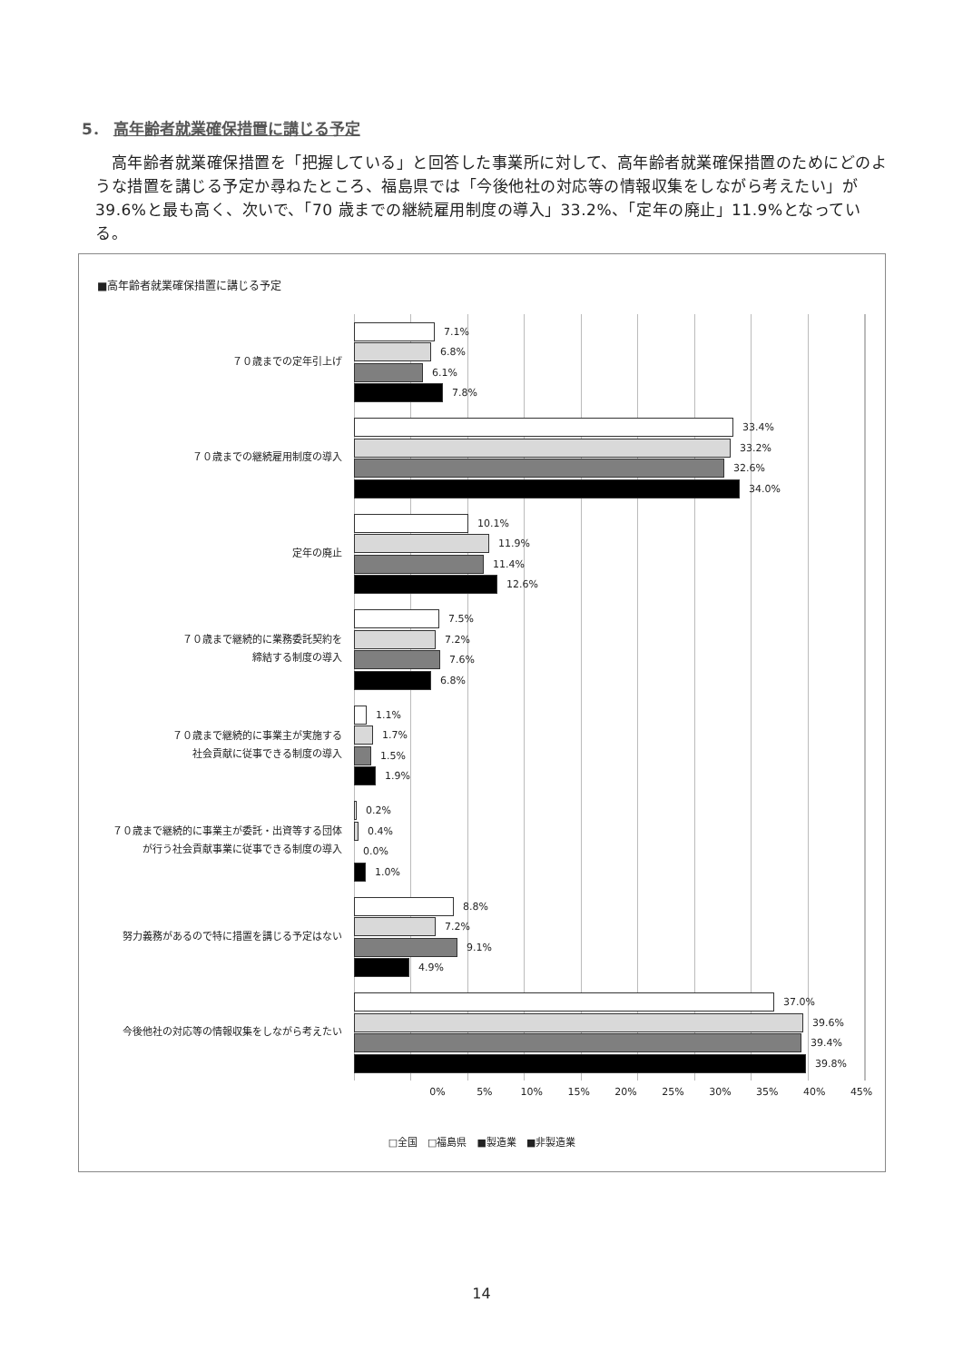5． 高年齢者就業確保措置に講じる予定
　高年齢者就業確保措置を「把握している」と回答した事業所に対して、高年齢者就業確保措置のためにどのような措置を講じる予定か尋ねたところ、福島県では「今後他社の対応等の情報収集をしながら考えたい」が 39.6%と最も高く、次いで、「70 歳までの継続雇用制度の導入」33.2%、「定年の廃止」11.9%となっている。
■高年齢者就業確保措置に講じる予定
７０歳までの定年引上げ
7.1%
6.8%
6.1%
7.8%
７０歳までの継続雇用制度の導入
33.4%
33.2%
32.6%
34.0%
定年の廃止
10.1%
11.9%
11.4%
12.6%
７０歳まで継続的に業務委託契約を
締結する制度の導入
7.5%
7.2%
7.6%
6.8%
７０歳まで継続的に事業主が実施する
社会貢献に従事できる制度の導入
1.1%
1.7%
1.5%
1.9%
７０歳まで継続的に事業主が委託・出資等する団体
が行う社会貢献事業に従事できる制度の導入
0.2%
0.4%
0.0%
1.0%
努力義務があるので特に措置を講じる予定はない
8.8%
7.2%
9.1%
4.9%
今後他社の対応等の情報収集をしながら考えたい
37.0%
39.6%
39.4%
39.8%
0% 5% 10% 15% 20% 25% 30% 35% 40% 45%
□全国　□福島県　■製造業　■非製造業
14